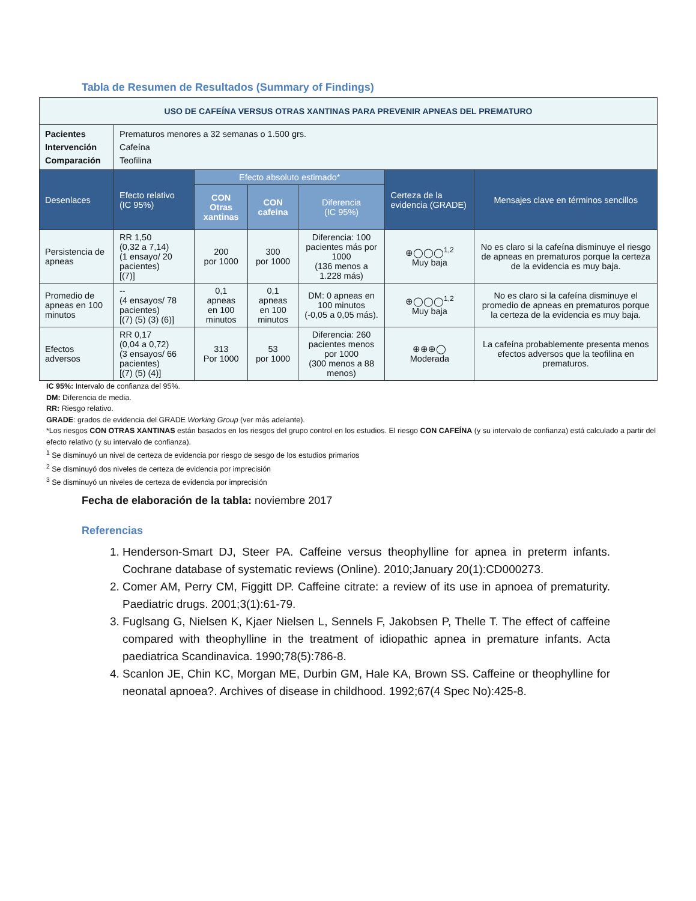Tabla de Resumen de Resultados (Summary of Findings)
| USO DE CAFEÍNA VERSUS OTRAS XANTINAS PARA PREVENIR APNEAS DEL PREMATURO | | | | | | |
| Pacientes Intervención Comparación | Prematuros menores a 32 semanas o 1.500 grs. Cafeína Teofilina | | | | | |
| Desenlaces | Efecto relativo (IC 95%) | Efecto absoluto estimado* | | | Certeza de la evidencia (GRADE) | Mensajes clave en términos sencillos |
| | | CON Otras xantinas | CON cafeina | Diferencia (IC 95%) | | |
| Persistencia de apneas | RR 1,50 (0,32 a 7,14) (1 ensayo/ 20 pacientes) [(7)] | 200 por 1000 | 300 por 1000 | Diferencia: 100 pacientes más por 1000 (136 menos a 1.228 más) | ⊕◯◯◯<sup>1,2</sup> Muy baja | No es claro si la cafeína disminuye el riesgo de apneas en prematuros porque la certeza de la evidencia es muy baja. |
| Promedio de apneas en 100 minutos | -- (4 ensayos/ 78 pacientes) [(7) (5) (3) (6)] | 0,1 apneas en 100 minutos | 0,1 apneas en 100 minutos | DM: 0 apneas en 100 minutos (-0,05 a 0,05 más). | ⊕◯◯◯<sup>1,2</sup> Muy baja | No es claro si la cafeína disminuye el promedio de apneas en prematuros porque la certeza de la evidencia es muy baja. |
| Efectos adversos | RR 0,17 (0,04 a 0,72) (3 ensayos/ 66 pacientes) [(7) (5) (4)] | 313 Por 1000 | 53 por 1000 | Diferencia: 260 pacientes menos por 1000 (300 menos a 88 menos) | ⊕⊕⊕◯ Moderada | La cafeína probablemente presenta menos efectos adversos que la teofilina en prematuros. |
IC 95%: Intervalo de confianza del 95%.
DM: Diferencia de media.
RR: Riesgo relativo.
GRADE: grados de evidencia del GRADE Working Group (ver más adelante).
*Los riesgos CON OTRAS XANTINAS están basados en los riesgos del grupo control en los estudios. El riesgo CON CAFEÍNA (y su intervalo de confianza) está calculado a partir del efecto relativo (y su intervalo de confianza).
<sup>1</sup> Se disminuyó un nivel de certeza de evidencia por riesgo de sesgo de los estudios primarios
<sup>2</sup> Se disminuyó dos niveles de certeza de evidencia por imprecisión
<sup>3</sup> Se disminuyó un niveles de certeza de evidencia por imprecisión
Fecha de elaboración de la tabla: noviembre 2017
Referencias
1. Henderson-Smart DJ, Steer PA. Caffeine versus theophylline for apnea in preterm infants. Cochrane database of systematic reviews (Online). 2010;January 20(1):CD000273.
2. Comer AM, Perry CM, Figgitt DP. Caffeine citrate: a review of its use in apnoea of prematurity. Paediatric drugs. 2001;3(1):61-79.
3. Fuglsang G, Nielsen K, Kjaer Nielsen L, Sennels F, Jakobsen P, Thelle T. The effect of caffeine compared with theophylline in the treatment of idiopathic apnea in premature infants. Acta paediatrica Scandinavica. 1990;78(5):786-8.
4. Scanlon JE, Chin KC, Morgan ME, Durbin GM, Hale KA, Brown SS. Caffeine or theophylline for neonatal apnoea?. Archives of disease in childhood. 1992;67(4 Spec No):425-8.